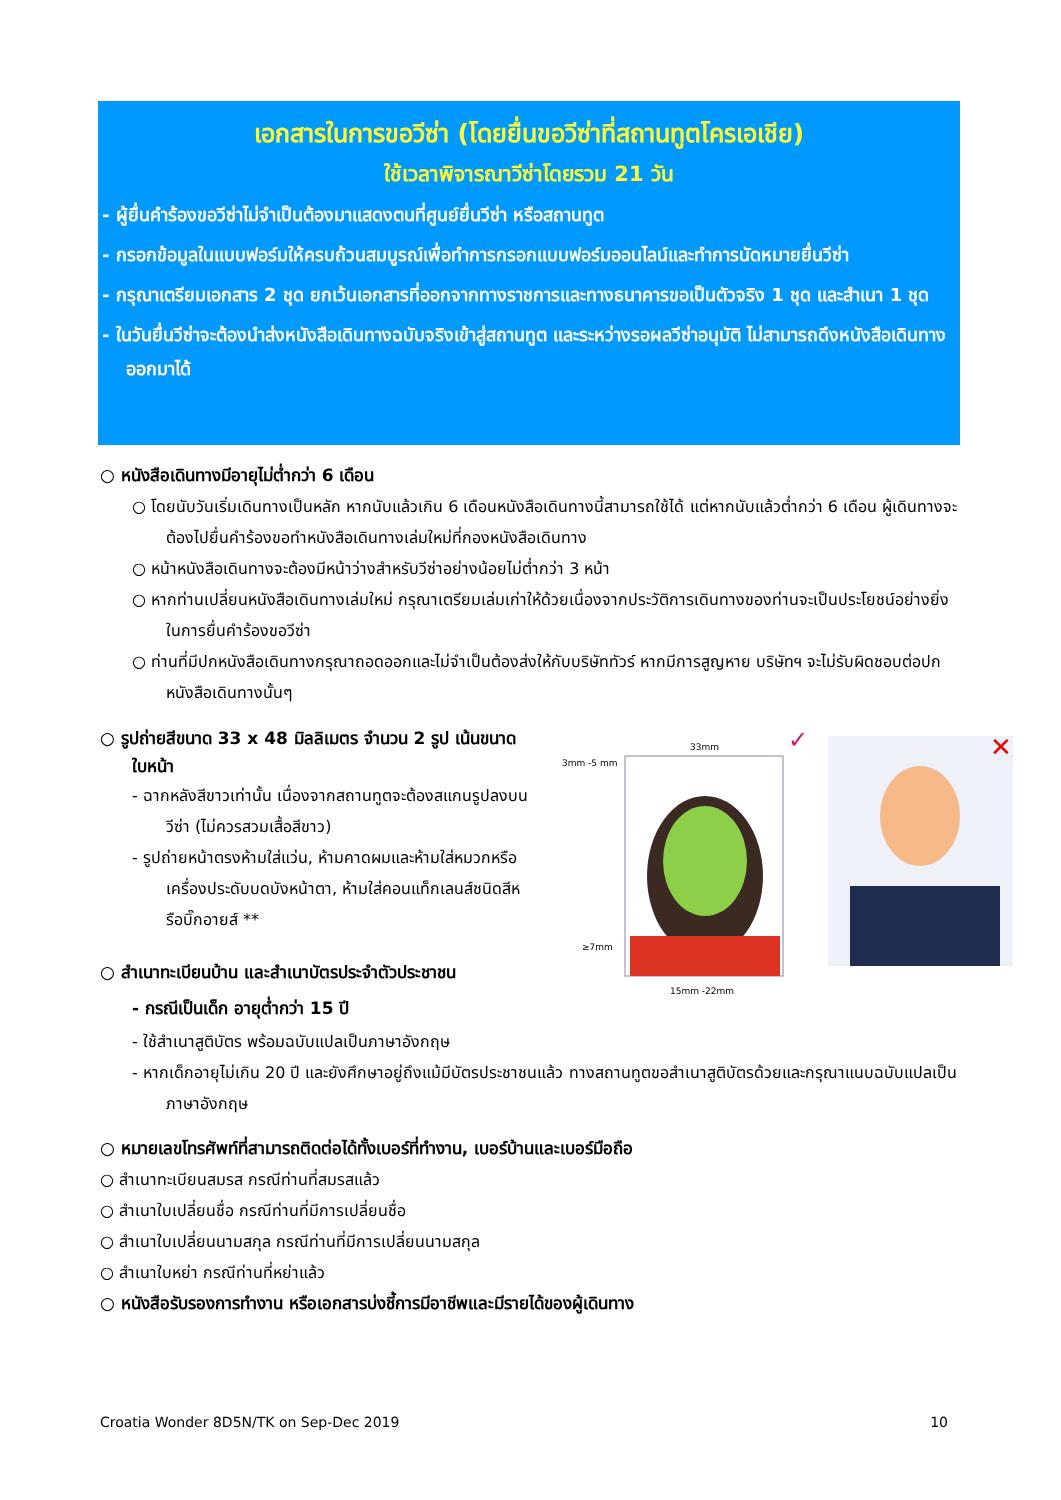เอกสารในการขอวีซ่า (โดยยื่นขอวีซ่าที่สถานทูตโครเอเชีย)
ใช้เวลาพิจารณาวีซ่าโดยรวม 21 วัน
- ผู้ยื่นคำร้องขอวีซ่าไม่จำเป็นต้องมาแสดงตนที่ศูนย์ยื่นวีซ่า หรือสถานทูต
- กรอกข้อมูลในแบบฟอร์มให้ครบถ้วนสมบูรณ์เพื่อทำการกรอกแบบฟอร์มออนไลน์และทำการนัดหมายยื่นวีซ่า
- กรุณาเตรียมเอกสาร 2 ชุด ยกเว้นเอกสารที่ออกจากทางราชการและทางธนาคารขอเป็นตัวจริง 1 ชุด และสำเนา 1 ชุด
- ในวันยื่นวีซ่าจะต้องนำส่งหนังสือเดินทางฉบับจริงเข้าสู่สถานทูต และระหว่างรอผลวีซ่าอนุมัติ ไม่สามารถดึงหนังสือเดินทางออกมาได้
○ หนังสือเดินทางมีอายุไม่ต่ำกว่า 6 เดือน
○ โดยนับวันเริ่มเดินทางเป็นหลัก หากนับแล้วเกิน 6 เดือนหนังสือเดินทางนี้สามารถใช้ได้ แต่หากนับแล้วต่ำกว่า 6 เดือน ผู้เดินทางจะต้องไปยื่นคำร้องขอทำหนังสือเดินทางเล่มใหม่ที่กองหนังสือเดินทาง
○ หน้าหนังสือเดินทางจะต้องมีหน้าว่างสำหรับวีซ่าอย่างน้อยไม่ต่ำกว่า 3 หน้า
○ หากท่านเปลี่ยนหนังสือเดินทางเล่มใหม่ กรุณาเตรียมเล่มเก่าให้ด้วยเนื่องจากประวัติการเดินทางของท่านจะเป็นประโยชน์อย่างยิ่งในการยื่นคำร้องขอวีซ่า
○ ท่านที่มีปกหนังสือเดินทางกรุณาถอดออกและไม่จำเป็นต้องส่งให้กับบริษัททัวร์ หากมีการสูญหาย บริษัทฯ จะไม่รับผิดชอบต่อปกหนังสือเดินทางนั้นๆ
○ รูปถ่ายสีขนาด 33 x 48 มิลลิเมตร จำนวน 2 รูป เน้นขนาดใบหน้า
- ฉากหลังสีขาวเท่านั้น เนื่องจากสถานทูตจะต้องสแกนรูปลงบนวีซ่า (ไม่ควรสวมเสื้อสีขาว)
- รูปถ่ายหน้าตรงห้ามใส่แว่น, ห้ามคาดผมและห้ามใส่หมวกหรือเครื่องประดับบดบังหน้าตา, ห้ามใส่คอนแท็กเลนส์ชนิดสีหรือบิ๊กอายส์ **
○ สำเนาทะเบียนบ้าน และสำเนาบัตรประจำตัวประชาชน
- กรณีเป็นเด็ก อายุต่ำกว่า 15 ปี
- ใช้สำเนาสูติบัตร พร้อมฉบับแปลเป็นภาษาอังกฤษ
- หากเด็กอายุไม่เกิน 20 ปี และยังศึกษาอยู่ถึงแม้มีบัตรประชาชนแล้ว ทางสถานทูตขอสำเนาสูติบัตรด้วยและกรุณาแนบฉบับแปลเป็นภาษาอังกฤษ
○ หมายเลขโทรศัพท์ที่สามารถติดต่อได้ทั้งเบอร์ที่ทำงาน, เบอร์บ้านและเบอร์มือถือ
○ สำเนาทะเบียนสมรส กรณีท่านที่สมรสแล้ว
○ สำเนาใบเปลี่ยนชื่อ กรณีท่านที่มีการเปลี่ยนชื่อ
○ สำเนาใบเปลี่ยนนามสกุล กรณีท่านที่มีการเปลี่ยนนามสกุล
○ สำเนาใบหย่า กรณีท่านที่หย่าแล้ว
○ หนังสือรับรองการทำงาน หรือเอกสารบ่งชี้การมีอาชีพและมีรายได้ของผู้เดินทาง
33mm
3mm -5 mm
15mm -22mm
≥7mm
✓
✕
Croatia Wonder 8D5N/TK on Sep-Dec 2019 10